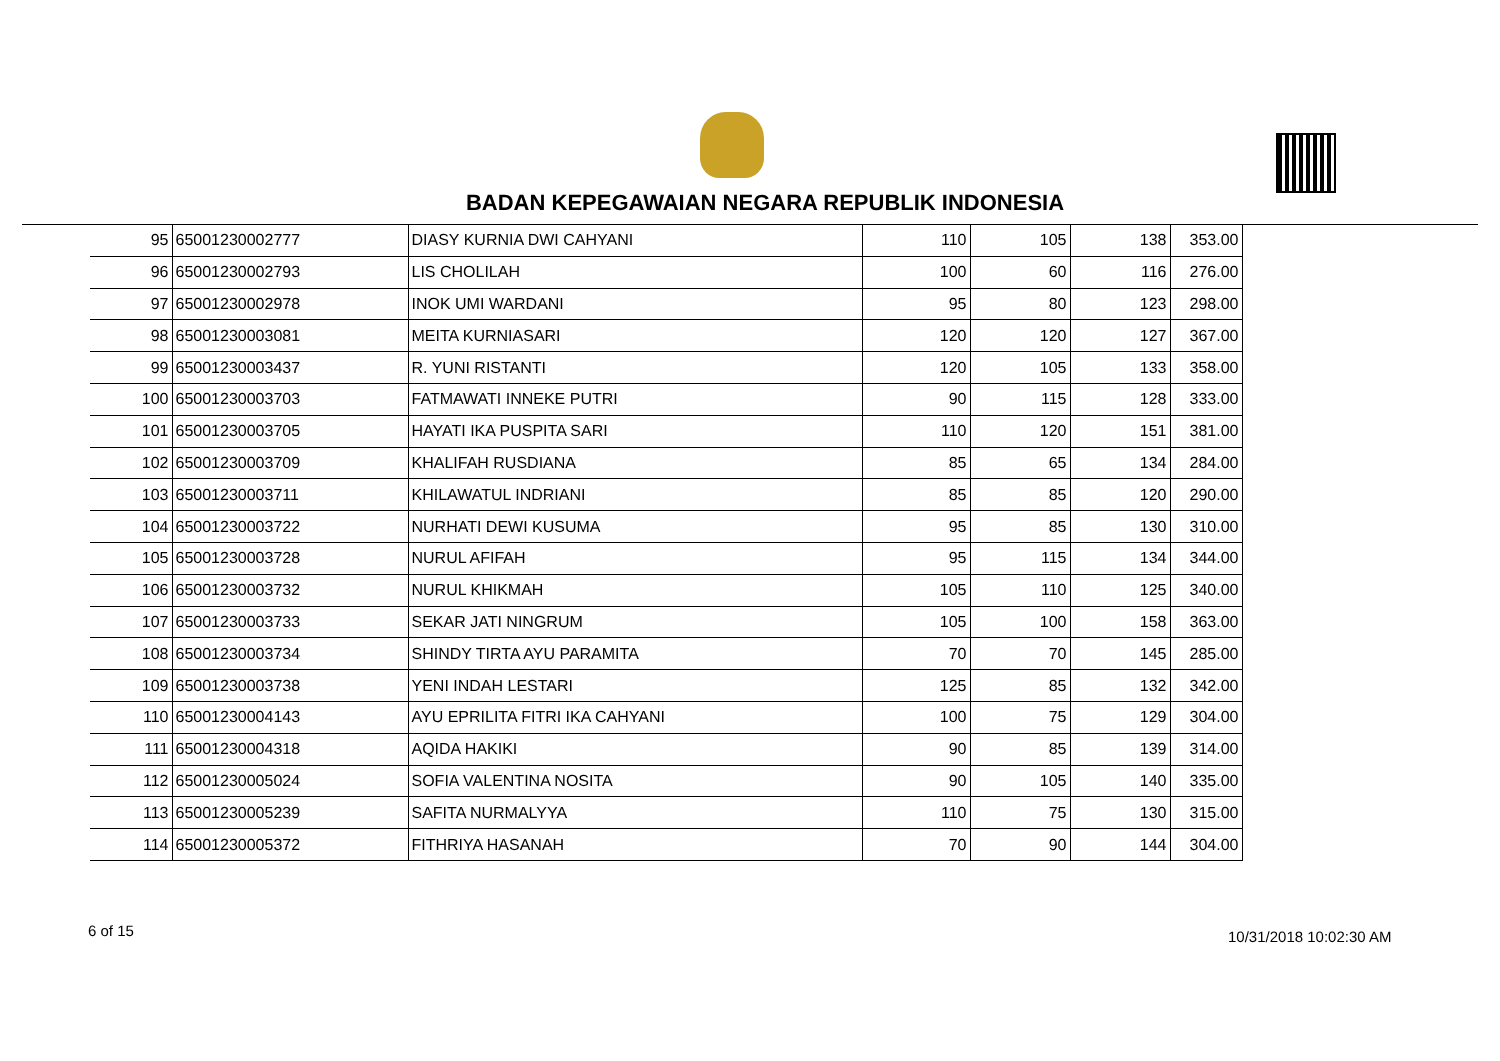BADAN KEPEGAWAIAN NEGARA REPUBLIK INDONESIA
| 95 | 65001230002777 | DIASY KURNIA DWI CAHYANI | 110 | 105 | 138 | 353.00 |
| 96 | 65001230002793 | LIS CHOLILAH | 100 | 60 | 116 | 276.00 |
| 97 | 65001230002978 | INOK UMI WARDANI | 95 | 80 | 123 | 298.00 |
| 98 | 65001230003081 | MEITA KURNIASARI | 120 | 120 | 127 | 367.00 |
| 99 | 65001230003437 | R. YUNI RISTANTI | 120 | 105 | 133 | 358.00 |
| 100 | 65001230003703 | FATMAWATI INNEKE PUTRI | 90 | 115 | 128 | 333.00 |
| 101 | 65001230003705 | HAYATI IKA PUSPITA SARI | 110 | 120 | 151 | 381.00 |
| 102 | 65001230003709 | KHALIFAH RUSDIANA | 85 | 65 | 134 | 284.00 |
| 103 | 65001230003711 | KHILAWATUL INDRIANI | 85 | 85 | 120 | 290.00 |
| 104 | 65001230003722 | NURHATI DEWI KUSUMA | 95 | 85 | 130 | 310.00 |
| 105 | 65001230003728 | NURUL AFIFAH | 95 | 115 | 134 | 344.00 |
| 106 | 65001230003732 | NURUL KHIKMAH | 105 | 110 | 125 | 340.00 |
| 107 | 65001230003733 | SEKAR JATI NINGRUM | 105 | 100 | 158 | 363.00 |
| 108 | 65001230003734 | SHINDY TIRTA AYU PARAMITA | 70 | 70 | 145 | 285.00 |
| 109 | 65001230003738 | YENI INDAH LESTARI | 125 | 85 | 132 | 342.00 |
| 110 | 65001230004143 | AYU EPRILITA FITRI IKA CAHYANI | 100 | 75 | 129 | 304.00 |
| 111 | 65001230004318 | AQIDA HAKIKI | 90 | 85 | 139 | 314.00 |
| 112 | 65001230005024 | SOFIA VALENTINA NOSITA | 90 | 105 | 140 | 335.00 |
| 113 | 65001230005239 | SAFITA NURMALYYA | 110 | 75 | 130 | 315.00 |
| 114 | 65001230005372 | FITHRIYA HASANAH | 70 | 90 | 144 | 304.00 |
6 of 15 10/31/2018 10:02:30 AM